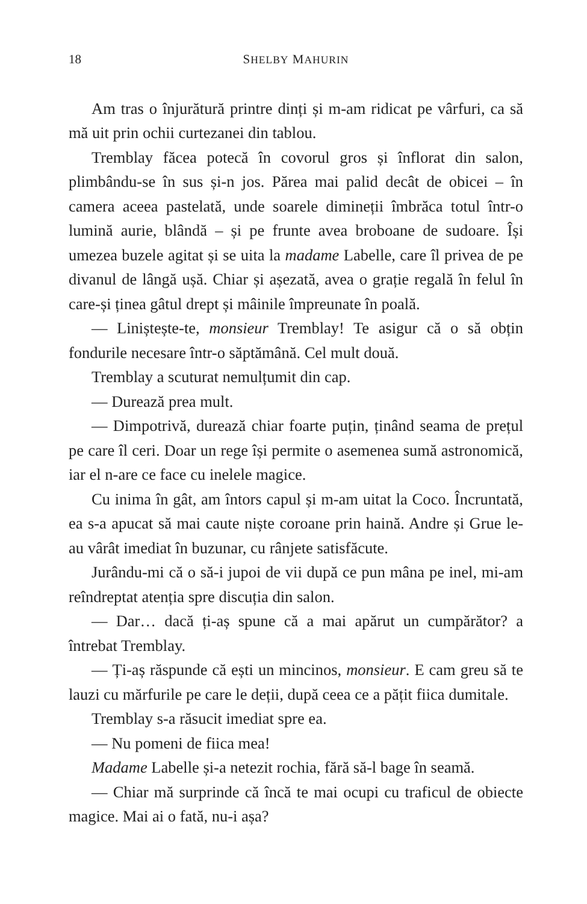18 SHELBY MAHURIN
Am tras o înjurătură printre dinți și m-am ridicat pe vârfuri, ca să mă uit prin ochii curtezanei din tablou.
Tremblay făcea potecă în covorul gros și înflorat din salon, plimbându-se în sus și-n jos. Părea mai palid decât de obicei – în camera aceea pastelată, unde soarele dimineții îmbrăca totul într-o lumină aurie, blândă – și pe frunte avea broboane de sudoare. Își umezea buzele agitat și se uita la madame Labelle, care îl privea de pe divanul de lângă ușă. Chiar și așezată, avea o grație regală în felul în care-și ținea gâtul drept și mâinile împreunate în poală.
— Liniștește-te, monsieur Tremblay! Te asigur că o să obțin fondurile necesare într-o săptămână. Cel mult două.
Tremblay a scuturat nemulțumit din cap.
— Durează prea mult.
— Dimpotrivă, durează chiar foarte puțin, ținând seama de prețul pe care îl ceri. Doar un rege își permite o asemenea sumă astronomică, iar el n-are ce face cu inelele magice.
Cu inima în gât, am întors capul și m-am uitat la Coco. Încruntată, ea s-a apucat să mai caute niște coroane prin haină. Andre și Grue le-au vârât imediat în buzunar, cu rânjete satisfăcute.
Jurându-mi că o să-i jupoi de vii după ce pun mâna pe inel, mi-am reîndreptat atenția spre discuția din salon.
— Dar… dacă ți-aș spune că a mai apărut un cumpărător? a întrebat Tremblay.
— Ți-aș răspunde că ești un mincinos, monsieur. E cam greu să te lauzi cu mărfurile pe care le deții, după ceea ce a pățit fiica dumitale.
Tremblay s-a răsucit imediat spre ea.
— Nu pomeni de fiica mea!
Madame Labelle și-a netezit rochia, fără să-l bage în seamă.
— Chiar mă surprinde că încă te mai ocupi cu traficul de obiecte magice. Mai ai o fată, nu-i așa?